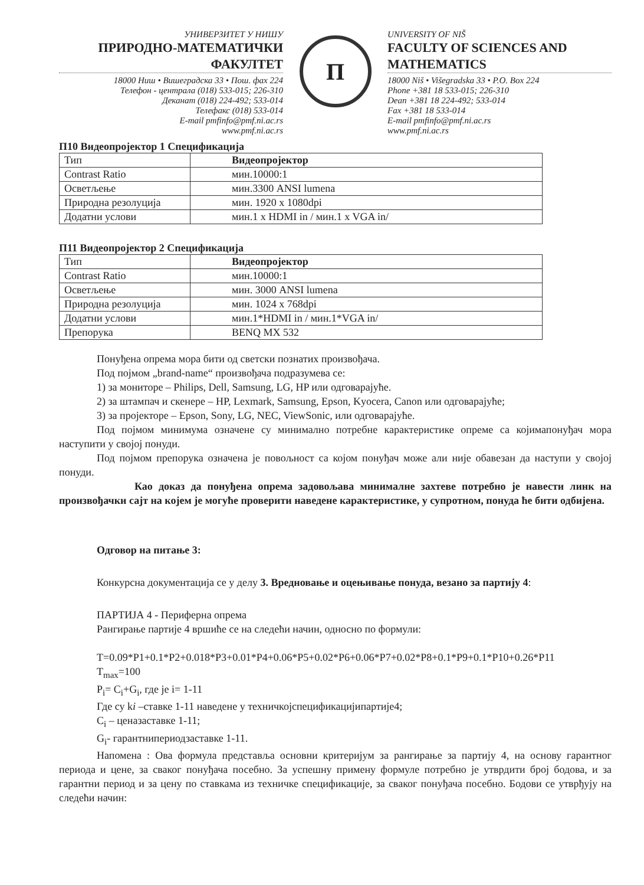УНИВЕРЗИТЕТ У НИШУ
ПРИРОДНО-МАТЕМАТИЧКИ ФАКУЛТЕТ
18000 Ниш • Вишеградска 33 • Пош. фах 224
Телефон - централа (018) 533-015; 226-310
Деканат (018) 224-492; 533-014
Телефакс (018) 533-014
E-mail pmfinfo@pmf.ni.ac.rs
www.pmf.ni.ac.rs
П
UNIVERSITY OF NIŠ
FACULTY OF SCIENCES AND MATHEMATICS
18000 Niš • Višegradska 33 • P.O. Box 224
Phone +381 18 533-015; 226-310
Dean +381 18 224-492; 533-014
Fax +381 18 533-014
E-mail pmfinfo@pmf.ni.ac.rs
www.pmf.ni.ac.rs
П10 Видеопројектор 1 Спецификација
| Тип | Видеопројектор |
| Contrast Ratio | мин.10000:1 |
| Осветљење | мин.3300 ANSI lumena |
| Природна резолуција | мин. 1920 x 1080dpi |
| Додатни услови | мин.1 x HDMI in / мин.1 x VGA in/ |
П11 Видеопројектор 2 Спецификација
| Тип | Видеопројектор |
| Contrast Ratio | мин.10000:1 |
| Осветљење | мин. 3000 ANSI lumena |
| Природна резолуција | мин. 1024 x 768dpi |
| Додатни услови | мин.1*HDMI in / мин.1*VGA in/ |
| Препорука | BENQ MX 532 |
Понуђена опрема мора бити од светски познатих произвођача.
Под појмом „brand-name“ произвођача подразумева се:
1) за мониторе – Philips, Dell, Samsung, LG, HP или одговарајуће.
2) за штампач и скенере – HP, Lexmark, Samsung, Epson, Kyocera, Canon или одговарајуће;
3) за пројекторе – Epson, Sony, LG, NEC, ViewSonic, или одговарајуће.
Под појмом минимума означене су минимално потребне карактеристике опреме са којимапонуђач мора наступити у својој понуди.
Под појмом препорука означена је повољност са којом понуђач може али није обавезан да наступи у својој понуди.
Као доказ да понуђена опрема задовољава минималне захтеве потребно је навести линк на произвођачки сајт на којем је могуће проверити наведене карактеристике, у супротном, понуда ће бити одбијена.
Одговор на питање 3:
Конкурсна документација се у делу 3. Вредновање и оцењивање понуда, везано за партију 4:
ПАРТИЈА 4 - Периферна опрема
Рангирање партије 4 вршиће се на следећи начин, односно по формули:
T=0.09*P1+0.1*P2+0.018*P3+0.01*P4+0.06*P5+0.02*P6+0.06*P7+0.02*P8+0.1*P9+0.1*P10+0.26*P11
T<sub>max</sub>=100
P<sub>i</sub>= C<sub>i</sub>+G<sub>i</sub>, где је i= 1-11
Где су ki –ставке 1-11 наведене у техничкојспецификацијипартије4;
C<sub>i</sub> – ценазаставке 1-11;
G<sub>i</sub>- гарантнипериодзаставке 1-11.
Напомена : Ова формула представља основни критеријум за рангирање за партију 4, на основу гарантног периода и цене, за сваког понуђача посебно. За успешну примену формуле потребно је утврдити број бодова, и за гарантни период и за цену по ставкама из техничке спецификације, за сваког понуђача посебно. Бодови се утврђују на следећи начин: